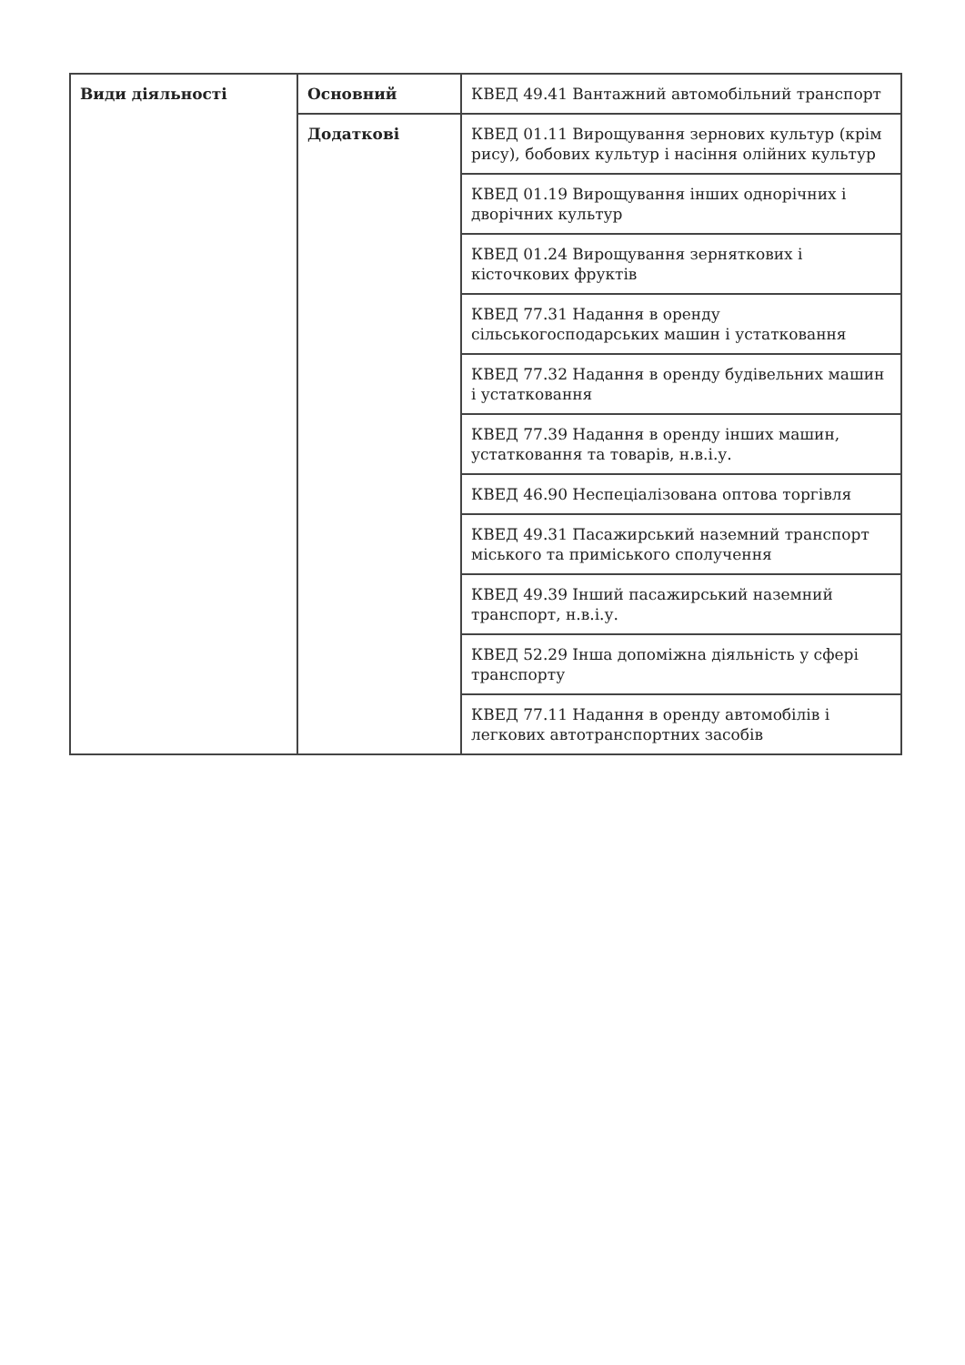| Види діяльності | Основний | КВЕД 49.41 Вантажний автомобільний транспорт |
| | Додаткові | КВЕД 01.11 Вирощування зернових культур (крім рису), бобових культур і насіння олійних культур |
| | | КВЕД 01.19 Вирощування інших однорічних і дворічних культур |
| | | КВЕД 01.24 Вирощування зерняткових і кісточкових фруктів |
| | | КВЕД 77.31 Надання в оренду сільськогосподарських машин і устатковання |
| | | КВЕД 77.32 Надання в оренду будівельних машин і устатковання |
| | | КВЕД 77.39 Надання в оренду інших машин, устатковання та товарів, н.в.і.у. |
| | | КВЕД 46.90 Неспеціалізована оптова торгівля |
| | | КВЕД 49.31 Пасажирський наземний транспорт міського та приміського сполучення |
| | | КВЕД 49.39 Інший пасажирський наземний транспорт, н.в.і.у. |
| | | КВЕД 52.29 Інша допоміжна діяльність у сфері транспорту |
| | | КВЕД 77.11 Надання в оренду автомобілів і легкових автотранспортних засобів |